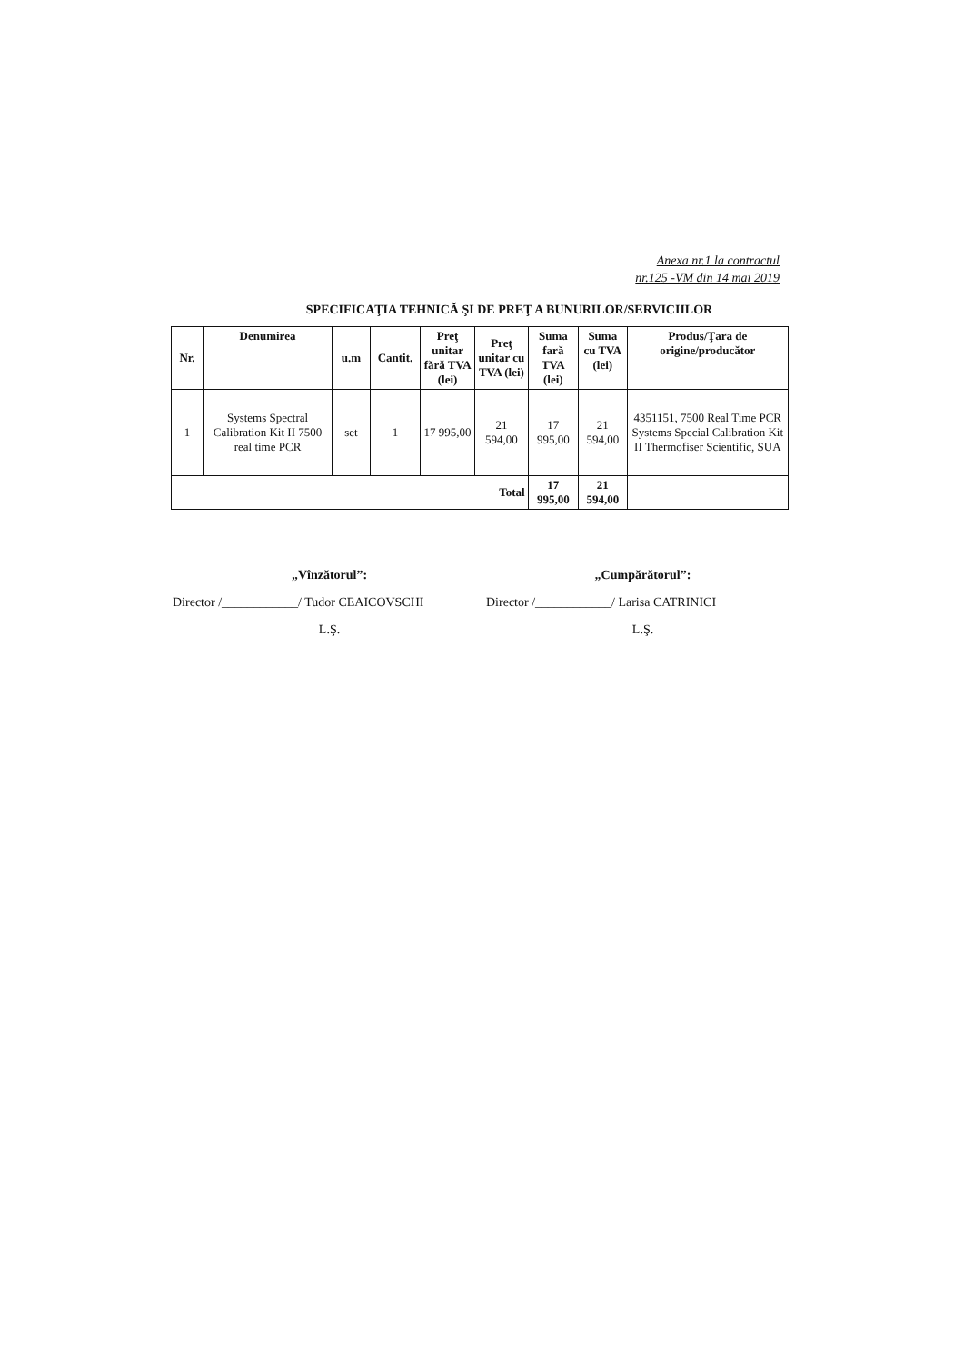Anexa nr.1 la contractul
nr.125 -VM din 14 mai 2019
SPECIFICAŢIA TEHNICĂ ŞI DE PREŢ A BUNURILOR/SERVICIILOR
| Nr. | Denumirea | u.m | Cantit. | Preţ unitar fără TVA (lei) | Preţ unitar cu TVA (lei) | Suma fară TVA (lei) | Suma cu TVA (lei) | Produs/Ţara de origine/producător |
| --- | --- | --- | --- | --- | --- | --- | --- | --- |
| 1 | Systems Spectral Calibration Kit II 7500 real time PCR | set | 1 | 17 995,00 | 21 594,00 | 17 995,00 | 21 594,00 | 4351151, 7500 Real Time PCR Systems Special Calibration Kit II Thermofiser Scientific, SUA |
| Total | | | | | | 17 995,00 | 21 594,00 | |
„Vînzătorul”:
Director /____________/ Tudor CEAICOVSCHI
L.Ş.
„Cumpărătorul”:
Director /____________/ Larisa CATRINICI
L.Ş.